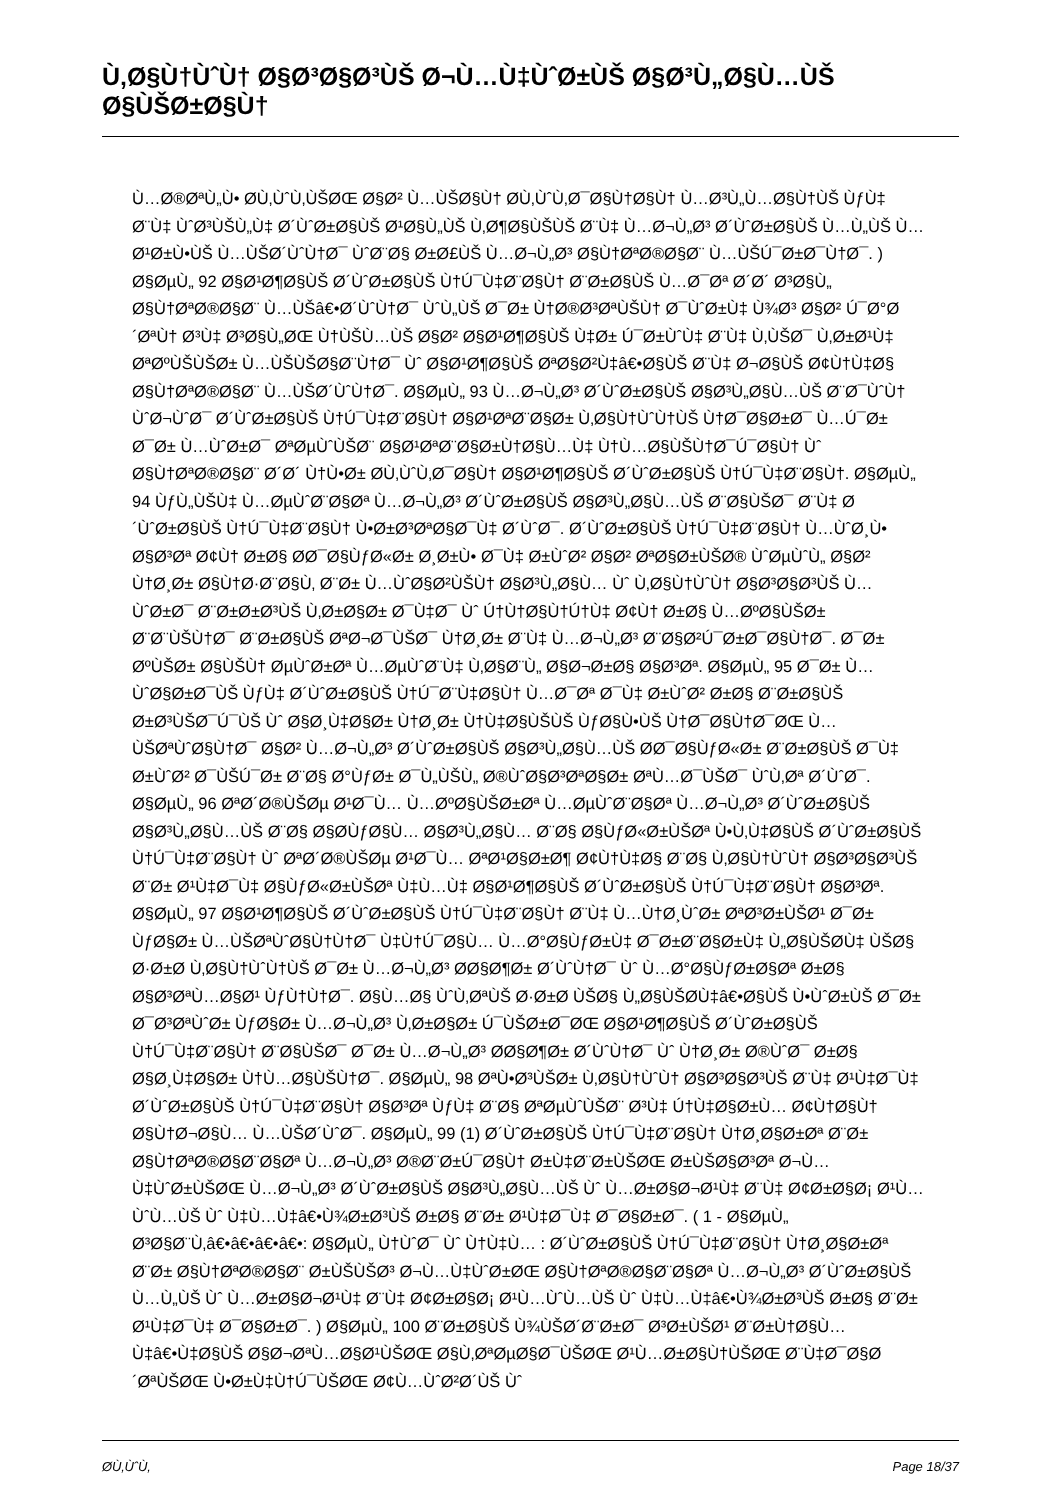Ù‚Ø§Ù†ÙˆÙ† Ø§Ø³Ø§Ø³ÙŠ Ø¬Ù…Ù‡ÙˆØ±ÙŠ Ø§Ø³Ù„Ø§Ù…ÙŠ Ø§ÙŠØ±Ø§Ù†
Ù…Ø®ØªÙ„Ù• Ø­Ù‚ÙˆÙ‚ÙŠØŒ Ø§Ø² Ù…ÙŠØ§Ù† Ø­Ù‚ÙˆÙ‚Ø¯Ø§Ù†Ø§Ù† Ù…Ø³Ù„Ù…Ø§Ù†ÙŠ ÙƒÙ‡ Ø¨Ù‡ ÙˆØ³ÙŠÙ„Ù‡ Ø´ÙˆØ±Ø§ÙŠ Ø¹Ø§Ù„ÙŠ Ù‚Ø¶Ø§ÙŠÙŠ Ø¨Ù‡ Ù…Ø¬Ù„Ø³ Ø´ÙˆØ±Ø§ÙŠ Ù…Ù„ÙŠ Ù…Ø¹Ø±Ù•ÙŠ Ù…ÙŠØ´ÙˆÙ†Ø¯ ÙˆØ¨Ø§ Ø±Ø£ÙŠ Ù…Ø¬Ù„Ø³ Ø§Ù†ØªØ®Ø§Ø¨ Ù…ÙŠÚ¯Ø±Ø¯Ù†Ø¯. ) Ø§ØµÙ„ 92 Ø§Ø¹Ø¶Ø§ÙŠ Ø´ÙˆØ±Ø§ÙŠ Ù†Ú¯Ù‡Ø¨Ø§Ù† Ø¨Ø±Ø§ÙŠ Ù…Ø¯Øª Ø´Ø´ Ø³Ø§Ù„ Ø§Ù†ØªØ®Ø§Ø¨ Ù…ÙŠâ€•Ø´ÙˆÙ†Ø¯ ÙˆÙ„ÙŠ Ø¯Ø± Ù†Ø®Ø³ØªÙŠÙ† Ø¯ÙˆØ±Ù‡ Ù¾Ø³ Ø§Ø² Ú¯Ø°Ø´ØªÙ† Ø³Ù‡ Ø³Ø§Ù„ØŒ Ù†ÙŠÙ…ÙŠ Ø§Ø² Ø§Ø¹Ø¶Ø§ÙŠ Ù‡Ø± Ú¯Ø±ÙˆÙ‡ Ø¨Ù‡ Ù‚ÙŠØ¯ Ù‚Ø±Ø¹Ù‡ ØªØºÙŠÙŠØ± Ù…ÙŠÙŠØ§Ø¨Ù†Ø¯ Ùˆ Ø§Ø¹Ø¶Ø§ÙŠ ØªØ§Ø²Ù‡â€•Ø§ÙŠ Ø¨Ù‡ Ø¬Ø§ÙŠ Ø¢Ù†Ù‡Ø§ Ø§Ù†ØªØ®Ø§Ø¨ Ù…ÙŠØ´ÙˆÙ†Ø¯. Ø§ØµÙ„ 93 Ù…Ø¬Ù„Ø³ Ø´ÙˆØ±Ø§ÙŠ Ø§Ø³Ù„Ø§Ù…ÙŠ Ø¨Ø¯ÙˆÙ† ÙˆØ¬ÙˆØ¯ Ø´ÙˆØ±Ø§ÙŠ Ù†Ú¯Ù‡Ø¨Ø§Ù† Ø§Ø¹ØªØ¨Ø§Ø± Ù‚Ø§Ù†ÙˆÙ†ÙŠ Ù†Ø¯Ø§Ø±Ø¯ Ù…Ú¯Ø± Ø¯Ø± Ù…ÙˆØ±Ø¯ ØªØµÙˆÙŠØ¨ Ø§Ø¹ØªØ¨Ø§Ø±Ù†Ø§Ù…Ù‡ Ù†Ù…Ø§ÙŠÙ†Ø¯Ú¯Ø§Ù† Ùˆ Ø§Ù†ØªØ®Ø§Ø¨ Ø´Ø´ Ù†Ù•Ø± Ø­Ù‚ÙˆÙ‚Ø¯Ø§Ù† Ø§Ø¹Ø¶Ø§ÙŠ Ø´ÙˆØ±Ø§ÙŠ Ù†Ú¯Ù‡Ø¨Ø§Ù†. Ø§ØµÙ„ 94 ÙƒÙ„ÙŠÙ‡ Ù…ØµÙˆØ¨Ø§Øª Ù…Ø¬Ù„Ø³ Ø´ÙˆØ±Ø§ÙŠ Ø§Ø³Ù„Ø§Ù…ÙŠ Ø¨Ø§ÙŠØ¯ Ø¨Ù‡ Ø´ÙˆØ±Ø§ÙŠ Ù†Ú¯Ù‡Ø¨Ø§Ù† Ù•Ø±Ø³ØªØ§Ø¯Ù‡ Ø´ÙˆØ¯. Ø´ÙˆØ±Ø§ÙŠ Ù†Ú¯Ù‡Ø¨Ø§Ù† Ù…ÙˆØ¸Ù• Ø§Ø³Øª Ø¢Ù† Ø±Ø§ Ø­Ø¯Ø§ÙƒØ«Ø± Ø¸Ø±Ù• Ø¯Ù‡ Ø±ÙˆØ² Ø§Ø² ØªØ§Ø±ÙŠØ® ÙˆØµÙˆÙ„ Ø§Ø² Ù†Ø¸Ø± Ø§Ù†Ø·Ø¨Ø§Ù‚ Ø¨Ø± Ù…ÙˆØ§Ø²ÙŠÙ† Ø§Ø³Ù„Ø§Ù… Ùˆ Ù‚Ø§Ù†ÙˆÙ† Ø§Ø³Ø§Ø³ÙŠ Ù…ÙˆØ±Ø¯ Ø¨Ø±Ø±Ø³ÙŠ Ù‚Ø±Ø§Ø± Ø¯Ù‡Ø¯ Ùˆ Ú†Ù†Ø§Ù†Ú†Ù‡ Ø¢Ù† Ø±Ø§ Ù…ØºØ§ÙŠØ± Ø¨Ø¨ÙŠÙ†Ø¯ Ø¨Ø±Ø§ÙŠ ØªØ¬Ø¯ÙŠØ¯ Ù†Ø¸Ø± Ø¨Ù‡ Ù…Ø¬Ù„Ø³ Ø¨Ø§Ø²Ú¯Ø±Ø¯Ø§Ù†Ø¯. Ø¯Ø± ØºÙŠØ± Ø§ÙŠÙ† ØµÙˆØ±Øª Ù…ØµÙˆØ¨Ù‡ Ù‚Ø§Ø¨Ù„ Ø§Ø¬Ø±Ø§ Ø§Ø³Øª. Ø§ØµÙ„ 95 Ø¯Ø± Ù…ÙˆØ§Ø±Ø¯ÙŠ ÙƒÙ‡ Ø´ÙˆØ±Ø§ÙŠ Ù†Ú¯Ø¨Ù‡Ø§Ù† Ù…Ø¯Øª Ø¯Ù‡ Ø±ÙˆØ² Ø±Ø§ Ø¨Ø±Ø§ÙŠ Ø±Ø³ÙŠØ¯Ú¯ÙŠ Ùˆ Ø§Ø¸Ù‡Ø§Ø± Ù†Ø¸Ø± Ù†Ù‡Ø§ÙŠÙŠ ÙƒØ§Ù•ÙŠ Ù†Ø¯Ø§Ù†Ø¯ØŒ Ù…ÙŠØªÙˆØ§Ù†Ø¯ Ø§Ø² Ù…Ø¬Ù„Ø³ Ø´ÙˆØ±Ø§ÙŠ Ø§Ø³Ù„Ø§Ù…ÙŠ Ø­Ø¯Ø§ÙƒØ«Ø± Ø¨Ø±Ø§ÙŠ Ø¯Ù‡ Ø±ÙˆØ² Ø¯ÙŠÚ¯Ø± Ø¨Ø§ Ø°ÙƒØ± Ø¯Ù„ÙŠÙ„ Ø®ÙˆØ§Ø³ØªØ§Ø± ØªÙ…Ø¯ÙŠØ¯ ÙˆÙ‚Øª Ø´ÙˆØ¯. Ø§ØµÙ„ 96 ØªØ´Ø®ÙŠØµ Ø¹Ø¯Ù… Ù…ØºØ§ÙŠØ±Øª Ù…ØµÙˆØ¨Ø§Øª Ù…Ø¬Ù„Ø³ Ø´ÙˆØ±Ø§ÙŠ Ø§Ø³Ù„Ø§Ù…ÙŠ Ø¨Ø§ Ø§Ø­ÙƒØ§Ù… Ø§Ø³Ù„Ø§Ù… Ø¨Ø§ Ø§ÙƒØ«Ø±ÙŠØª Ù•Ù‚Ù‡Ø§ÙŠ Ø´ÙˆØ±Ø§ÙŠ Ù†Ú¯Ù‡Ø¨Ø§Ù† Ùˆ ØªØ´Ø®ÙŠØµ Ø¹Ø¯Ù… ØªØ¹Ø§Ø±Ø¶ Ø¢Ù†Ù‡Ø§ Ø¨Ø§ Ù‚Ø§Ù†ÙˆÙ† Ø§Ø³Ø§Ø³ÙŠ Ø¨Ø± Ø¹Ù‡Ø¯Ù‡ Ø§ÙƒØ«Ø±ÙŠØª Ù‡Ù…Ù‡ Ø§Ø¹Ø¶Ø§ÙŠ Ø´ÙˆØ±Ø§ÙŠ Ù†Ú¯Ù‡Ø¨Ø§Ù† Ø§Ø³Øª. Ø§ØµÙ„ 97 Ø§Ø¹Ø¶Ø§ÙŠ Ø´ÙˆØ±Ø§ÙŠ Ù†Ú¯Ù‡Ø¨Ø§Ù† Ø¨Ù‡ Ù…Ù†Ø¸ÙˆØ± ØªØ³Ø±ÙŠØ¹ Ø¯Ø± ÙƒØ§Ø± Ù…ÙŠØªÙˆØ§Ù†Ù†Ø¯ Ù‡Ù†Ú¯Ø§Ù… Ù…Ø°Ø§ÙƒØ±Ù‡ Ø¯Ø±Ø¨Ø§Ø±Ù‡ Ù„Ø§ÙŠØ­Ù‡ ÙŠØ§ Ø·Ø±Ø­ Ù‚Ø§Ù†ÙˆÙ†ÙŠ Ø¯Ø± Ù…Ø¬Ù„Ø³ Ø­Ø§Ø¶Ø± Ø´ÙˆÙ†Ø¯ Ùˆ Ù…Ø°Ø§ÙƒØ±Ø§Øª Ø±Ø§ Ø§Ø³ØªÙ…Ø§Ø¹ ÙƒÙ†Ù†Ø¯. Ø§Ù…Ø§ ÙˆÙ‚ØªÙŠ Ø·Ø±Ø­ ÙŠØ§ Ù„Ø§ÙŠØ­Ù‡â€•Ø§ÙŠ Ù•ÙˆØ±ÙŠ Ø¯Ø± Ø¯Ø³ØªÙˆØ± ÙƒØ§Ø± Ù…Ø¬Ù„Ø³ Ù‚Ø±Ø§Ø± Ú¯ÙŠØ±Ø¯ØŒ Ø§Ø¹Ø¶Ø§ÙŠ Ø´ÙˆØ±Ø§ÙŠ Ù†Ú¯Ù‡Ø¨Ø§Ù† Ø¨Ø§ÙŠØ¯ Ø¯Ø± Ù…Ø¬Ù„Ø³ Ø­Ø§Ø¶Ø± Ø´ÙˆÙ†Ø¯ Ùˆ Ù†Ø¸Ø± Ø®ÙˆØ¯ Ø±Ø§ Ø§Ø¸Ù‡Ø§Ø± Ù†Ù…Ø§ÙŠÙ†Ø¯. Ø§ØµÙ„ 98 ØªÙ•Ø³ÙŠØ± Ù‚Ø§Ù†ÙˆÙ† Ø§Ø³Ø§Ø³ÙŠ Ø¨Ù‡ Ø¹Ù‡Ø¯Ù‡ Ø´ÙˆØ±Ø§ÙŠ Ù†Ú¯Ù‡Ø¨Ø§Ù† Ø§Ø³Øª ÙƒÙ‡ Ø¨Ø§ ØªØµÙˆÙŠØ¨ Ø³Ù‡ Ú†Ù‡Ø§Ø±Ù… Ø¢Ù†Ø§Ù† Ø§Ù†Ø¬Ø§Ù… Ù…ÙŠØ´ÙˆØ¯. Ø§ØµÙ„ 99 (1) Ø´ÙˆØ±Ø§ÙŠ Ù†Ú¯Ù‡Ø¨Ø§Ù† Ù†Ø¸Ø§Ø±Øª Ø¨Ø± Ø§Ù†ØªØ®Ø§Ø¨Ø§Øª Ù…Ø¬Ù„Ø³ Ø®Ø¨Ø±Ú¯Ø§Ù† Ø±Ù‡Ø¨Ø±ÙŠØŒ Ø±ÙŠØ§Ø³Øª Ø¬Ù…Ù‡ÙˆØ±ÙŠØŒ Ù…Ø¬Ù„Ø³ Ø´ÙˆØ±Ø§ÙŠ Ø§Ø³Ù„Ø§Ù…ÙŠ Ùˆ Ù…Ø±Ø§Ø¬Ø¹Ù‡ Ø¨Ù‡ Ø¢Ø±Ø§Ø¡ Ø¹Ù…ÙˆÙ…ÙŠ Ùˆ Ù‡Ù…Ù‡â€•Ù¾Ø±Ø³ÙŠ Ø±Ø§ Ø¨Ø± Ø¹Ù‡Ø¯Ù‡ Ø¯Ø§Ø±Ø¯. ( 1 - Ø§ØµÙ„ Ø³Ø§Ø¨Ù‚â€•â€•â€•â€•: Ø§ØµÙ„ Ù†ÙˆØ¯ Ùˆ Ù†Ù‡Ù… : Ø´ÙˆØ±Ø§ÙŠ Ù†Ú¯Ù‡Ø¨Ø§Ù† Ù†Ø¸Ø§Ø±Øª Ø¨Ø± Ø§Ù†ØªØ®Ø§Ø¨ Ø±ÙŠÙŠØ³ Ø¬Ù…Ù‡ÙˆØ±ØŒ Ø§Ù†ØªØ®Ø§Ø¨Ø§Øª Ù…Ø¬Ù„Ø³ Ø´ÙˆØ±Ø§ÙŠ Ù…Ù„ÙŠ Ùˆ Ù…Ø±Ø§Ø¬Ø¹Ù‡ Ø¨Ù‡ Ø¢Ø±Ø§Ø¡ Ø¹Ù…ÙˆÙ…ÙŠ Ùˆ Ù‡Ù…Ù‡â€•Ù¾Ø±Ø³ÙŠ Ø±Ø§ Ø¨Ø± Ø¹Ù‡Ø¯Ù‡ Ø¯Ø§Ø±Ø¯. ) Ø§ØµÙ„ 100 Ø¨Ø±Ø§ÙŠ Ù¾ÙŠØ´Ø¨Ø±Ø¯ Ø³Ø±ÙŠØ¹ Ø¨Ø±Ù†Ø§Ù…Ù‡â€•Ù‡Ø§ÙŠ Ø§Ø¬ØªÙ…Ø§Ø¹ÙŠØŒ Ø§Ù‚ØªØµØ§Ø¯ÙŠØŒ Ø¹Ù…Ø±Ø§Ù†ÙŠØŒ Ø¨Ù‡Ø¯Ø§Ø´ØªÙŠØŒ Ù•Ø±Ù‡Ù†Ú¯ÙŠØŒ Ø¢Ù…ÙˆØ²Ø´ÙŠ Ùˆ
Ø­Ù‚ÙˆÙ‚ Page 18/37